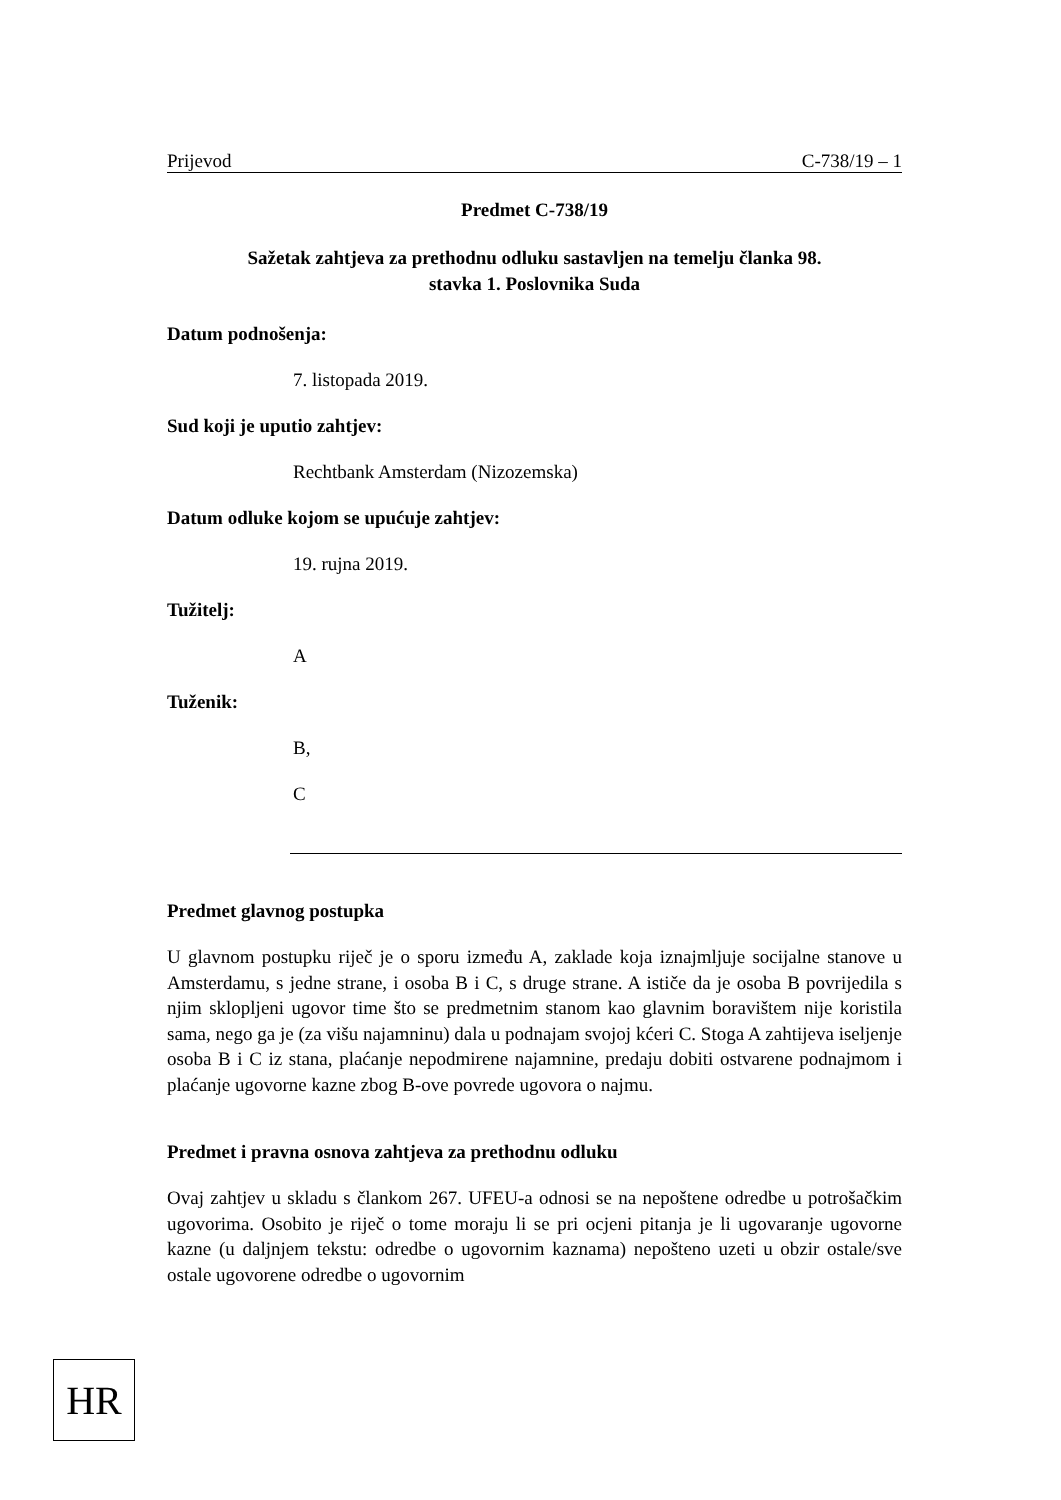Prijevod C-738/19 – 1
Predmet C-738/19
Sažetak zahtjeva za prethodnu odluku sastavljen na temelju članka 98.
stavka 1. Poslovnika Suda
Datum podnošenja:
7. listopada 2019.
Sud koji je uputio zahtjev:
Rechtbank Amsterdam (Nizozemska)
Datum odluke kojom se upućuje zahtjev:
19. rujna 2019.
Tužitelj:
A
Tuženik:
B,
C
Predmet glavnog postupka
U glavnom postupku riječ je o sporu između A, zaklade koja iznajmljuje socijalne stanove u Amsterdamu, s jedne strane, i osoba B i C, s druge strane. A ističe da je osoba B povrijedila s njim sklopljeni ugovor time što se predmetnim stanom kao glavnim boravištem nije koristila sama, nego ga je (za višu najamninu) dala u podnajam svojoj kćeri C. Stoga A zahtijeva iseljenje osoba B i C iz stana, plaćanje nepodmirene najamnine, predaju dobiti ostvarene podnajmom i plaćanje ugovorne kazne zbog B-ove povrede ugovora o najmu.
Predmet i pravna osnova zahtjeva za prethodnu odluku
Ovaj zahtjev u skladu s člankom 267. UFEU-a odnosi se na nepoštene odredbe u potrošačkim ugovorima. Osobito je riječ o tome moraju li se pri ocjeni pitanja je li ugovaranje ugovorne kazne (u daljnjem tekstu: odredbe o ugovornim kaznama) nepošteno uzeti u obzir ostale/sve ostale ugovorene odredbe o ugovornim
HR